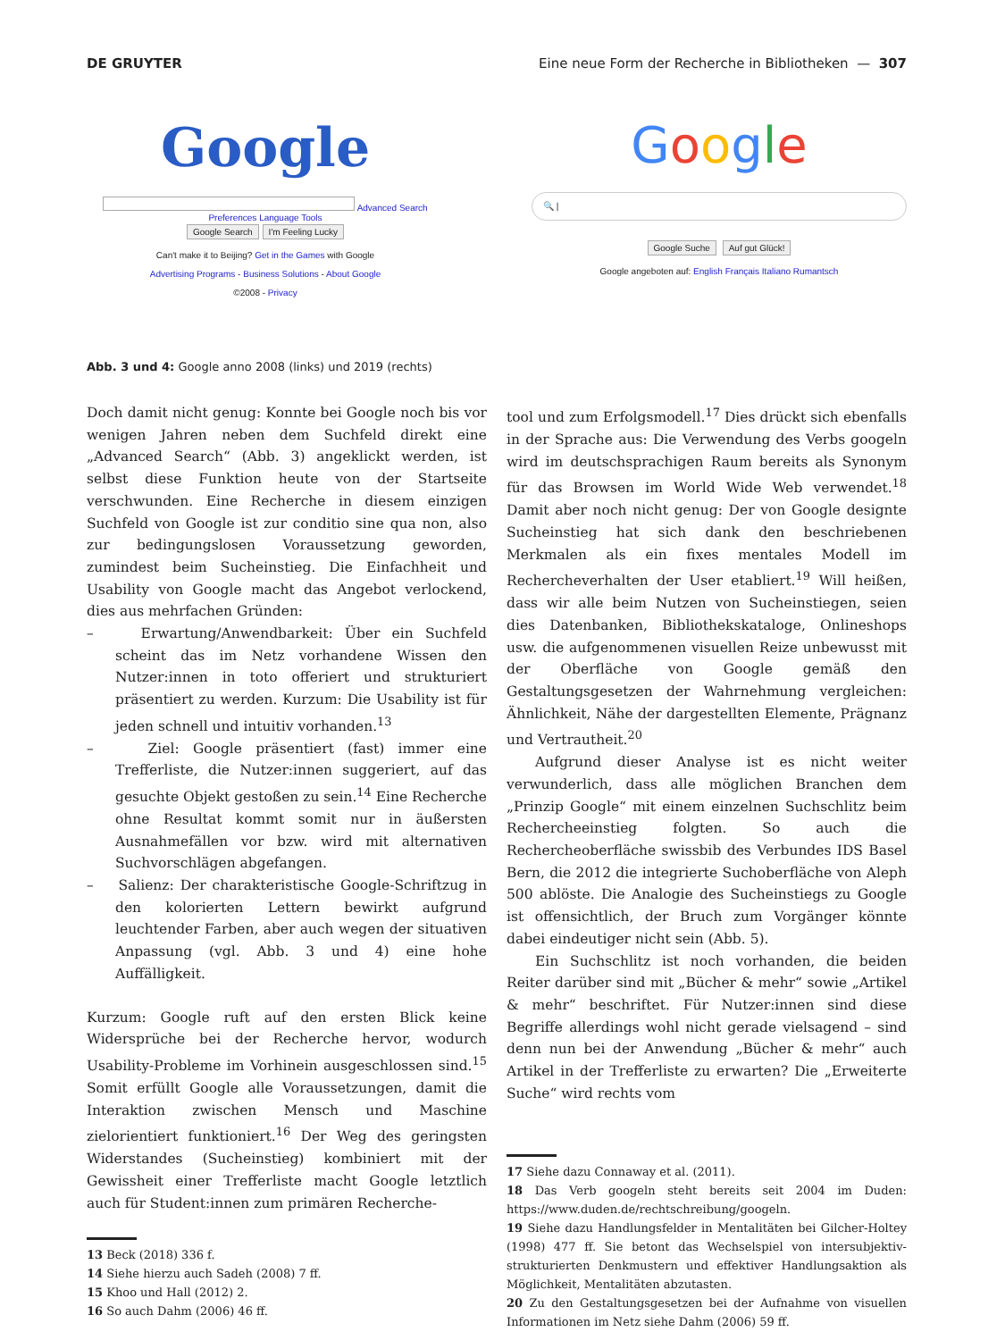DE GRUYTER Eine neue Form der Recherche in Bibliotheken — 307
Google
Advanced Search Preferences Language Tools
Google Search I'm Feeling Lucky
Can't make it to Beijing? Get in the Games with Google
Advertising Programs - Business Solutions - About Google
©2008 - Privacy
Google
🔍 |
Google Suche Auf gut Glück!
Google angeboten auf: English Français Italiano Rumantsch
Abb. 3 und 4: Google anno 2008 (links) und 2019 (rechts)
Doch damit nicht genug: Konnte bei Google noch bis vor wenigen Jahren neben dem Suchfeld direkt eine „Advanced Search“ (Abb. 3) angeklickt werden, ist selbst diese Funktion heute von der Startseite verschwunden. Eine Recherche in diesem einzigen Suchfeld von Google ist zur conditio sine qua non, also zur bedingungslosen Voraussetzung geworden, zumindest beim Sucheinstieg. Die Einfachheit und Usability von Google macht das Angebot verlockend, dies aus mehrfachen Gründen:
– Erwartung/Anwendbarkeit: Über ein Suchfeld scheint das im Netz vorhandene Wissen den Nutzer:innen in toto offeriert und strukturiert präsentiert zu werden. Kurzum: Die Usability ist für jeden schnell und intuitiv vorhanden.<sup>13</sup>
– Ziel: Google präsentiert (fast) immer eine Trefferliste, die Nutzer:innen suggeriert, auf das gesuchte Objekt gestoßen zu sein.<sup>14</sup> Eine Recherche ohne Resultat kommt somit nur in äußersten Ausnahmefällen vor bzw. wird mit alternativen Suchvorschlägen abgefangen.
– Salienz: Der charakteristische Google-Schriftzug in den kolorierten Lettern bewirkt aufgrund leuchtender Farben, aber auch wegen der situativen Anpassung (vgl. Abb. 3 und 4) eine hohe Auffälligkeit.
Kurzum: Google ruft auf den ersten Blick keine Widersprüche bei der Recherche hervor, wodurch Usability-Probleme im Vorhinein ausgeschlossen sind.<sup>15</sup> Somit erfüllt Google alle Voraussetzungen, damit die Interaktion zwischen Mensch und Maschine zielorientiert funktioniert.<sup>16</sup> Der Weg des geringsten Widerstandes (Sucheinstieg) kombiniert mit der Gewissheit einer Trefferliste macht Google letztlich auch für Student:innen zum primären Recherche-
13 Beck (2018) 336 f.
14 Siehe hierzu auch Sadeh (2008) 7 ff.
15 Khoo und Hall (2012) 2.
16 So auch Dahm (2006) 46 ff.
tool und zum Erfolgsmodell.<sup>17</sup> Dies drückt sich ebenfalls in der Sprache aus: Die Verwendung des Verbs googeln wird im deutschsprachigen Raum bereits als Synonym für das Browsen im World Wide Web verwendet.<sup>18</sup> Damit aber noch nicht genug: Der von Google designte Sucheinstieg hat sich dank den beschriebenen Merkmalen als ein fixes mentales Modell im Rechercheverhalten der User etabliert.<sup>19</sup> Will heißen, dass wir alle beim Nutzen von Sucheinstiegen, seien dies Datenbanken, Bibliothekskataloge, Onlineshops usw. die aufgenommenen visuellen Reize unbewusst mit der Oberfläche von Google gemäß den Gestaltungsgesetzen der Wahrnehmung vergleichen: Ähnlichkeit, Nähe der dargestellten Elemente, Prägnanz und Vertrautheit.<sup>20</sup>
Aufgrund dieser Analyse ist es nicht weiter verwunderlich, dass alle möglichen Branchen dem „Prinzip Google“ mit einem einzelnen Suchschlitz beim Rechercheeinstieg folgten. So auch die Rechercheoberfläche swissbib des Verbundes IDS Basel Bern, die 2012 die integrierte Suchoberfläche von Aleph 500 ablöste. Die Analogie des Sucheinstiegs zu Google ist offensichtlich, der Bruch zum Vorgänger könnte dabei eindeutiger nicht sein (Abb. 5).
Ein Suchschlitz ist noch vorhanden, die beiden Reiter darüber sind mit „Bücher & mehr“ sowie „Artikel & mehr“ beschriftet. Für Nutzer:innen sind diese Begriffe allerdings wohl nicht gerade vielsagend – sind denn nun bei der Anwendung „Bücher & mehr“ auch Artikel in der Trefferliste zu erwarten? Die „Erweiterte Suche“ wird rechts vom
17 Siehe dazu Connaway et al. (2011).
18 Das Verb googeln steht bereits seit 2004 im Duden: https://www.duden.de/rechtschreibung/googeln.
19 Siehe dazu Handlungsfelder in Mentalitäten bei Gilcher-Holtey (1998) 477 ff. Sie betont das Wechselspiel von intersubjektiv-strukturierten Denkmustern und effektiver Handlungsaktion als Möglichkeit, Mentalitäten abzutasten.
20 Zu den Gestaltungsgesetzen bei der Aufnahme von visuellen Informationen im Netz siehe Dahm (2006) 59 ff.